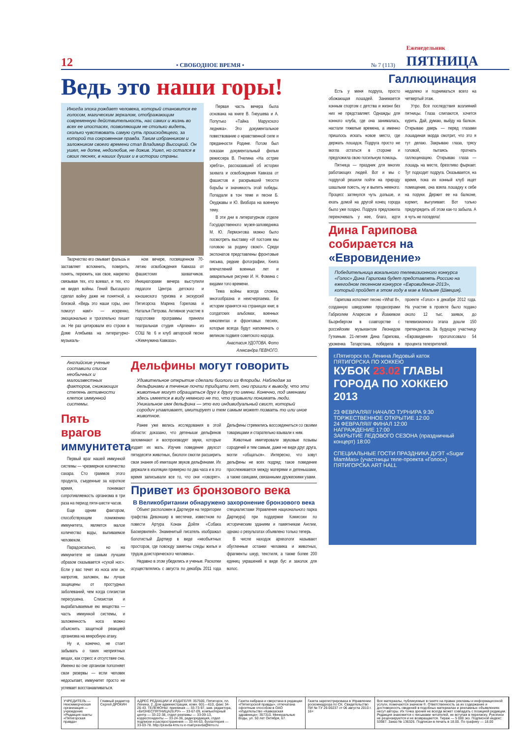12 • СВОБОДНОЕ ВРЕМЯ • № 7 (113) Еженедельник ПЯТНИЦА
Ведь это наши горы!
Иногда эпоха рождает человека, который становится ее голосом, магическим зеркалом, отображающим современную действительность, нас самих и жизнь во всех ее ипостасях, позволяющим не столько видеть, сколько чувствовать самую суть происходящего, за которой та сокровенная правда. Таким избранником и заложником своего времени стал Владимир Высоцкий. Он ушел, не допев, недолюбив, не дожив. Ушел, но остался в своих песнях, в наших душах и в истории страны.
Творчество его смывает фальшь и заставляет вспомнить, поверить, понять, пережить, как свое, накрепко связывая тех, кто воевал, и тех, кто не видел войны. Гений Высоцкого сделал войну даже не понятной, а близкой. «Ведь это наши горы, они помогут нам!» — искренно, эмоционально и трогательно пишет он. Не раз цитировали его строки в Доме Алябьева на литературно-музыкаль-
ном вечере, посвященном 70-летию освобождения Кавказа от фашистских захватчиков. Инициаторами вечера выступили педагоги Центра детского и юношеского туризма и экскурсий Пятигорска Марина Горелова и Наталья Петрова. Активное участие в подготовке программы приняли театральная студия «Арлекин» из СОШ № 6 и клуб авторской песни «Жемчужина Кавказа».
Первая часть вечера была основана на книге В. Гнеушева и А. Попутько «Тайна Марухского ледника». Это документальное повествование о нравственной силе и преданности Родине. Потом был показан документальный фильм режиссера В. Пчелина «На острие хребта», рассказавший об истории захвата и освобождения Кавказа от фашистов и раскрывший тягости борьбы и значимость этой победы. Попадали в тон теме и песни Б. Окуджавы и Ю. Визбора на военную тему.
В эти дни в литературном отделе Государственного музея-заповедника М. Ю. Лермонтова можно было посмотреть выставку «И постоим мы головою за родину свою!». Среди экспонатов представлены фронтовые письма, редкие фотографии, Книга впечатлений военных лет и акварельные рисунки И. Н. Фомина с видами того времени.
Тема войны всегда сложна, многообразна и неисчерпаема. Ее истории хранятся на страницах книг, в солдатских альбомах, военных кинолентах и фронтовых песнях, которые всегда будут напоминать о великом подвиге советского народа.
Анастасия УДОТОВА. Фото Александра ПЕВНОГО.
Английские ученые составили список необычных и малоизвестных факторов, снижающих степень активности клеток иммунной системы.
Пять врагов иммунитета
Первый враг нашей иммунной системы — чрезмерное количество сахара. Сто граммов этого продукта, съеденные за короткое время, понижают сопротивляемость организма в три раза на период пяти-шести часов.
Еще одним фактором, способствующим понижению иммунитета, является малое количество воды, выпиваемое человеком.
Парадоксально, но на иммунитете не самым лучшим образом сказывается «сухой нос». Если у вас течет из носа или он, напротив, заложен, вы лучше защищены от простудных заболеваний, чем когда слизистая пересушена. Слизистая и вырабатываемые ею вещества — часть иммунной системы, и заложенность носа можно объяснить защитной реакцией организма на микробную атаку.
Ну и, конечно, не стоит забывать о таких неприятных вещах, как стресс и отсутствие сна. Именно во сне организм пополняет свои резервы — если человек недосыпает, иммунитет просто не успевает восстанавливаться.
Дельфины могут говорить
Удивительное открытие сделали биологи из Флориды. Наблюдая за дельфинами в течение почти тридцати лет, они пришли к выводу, что эти животные могут обращаться друг к другу по имени. Конечно, под именами здесь имеется в виду немного не то, что привыкли понимать люди. Уникальное имя дельфина — это его индивидуальный свист, который сородич улавливает, имитирует и тем самым может позвать то или иное животное.
Ранее уже велись исследования в этой области: доказано, что детеныши дельфинов запоминают и воспроизводят звуки, которые издает их мать. Изучив поведение двухсот пятидесяти животных, биологи смогли расширить свои знания об имитации звуков дельфинами. Их держали в изоляции примерно по два часа и в это время записывали все то, что они «говорят». Дельфины стремились воссоединиться со своими товарищами и старательно взывали к ним.
Животные имитировали звуковые позывы сородичей и тем самым, даже не видя друг друга, могли «общаться». Интересно, что зовут дельфины не всех подряд: такое поведение прослеживается между матерями и детенышами, а также самцами, связанными дружескими узами.
Привет из бронзового века
В Великобритании обнаружено захоронение бронзового века
Объект расположен в Дартмуре на территории графства Девоншир в местечке, известном по повести Артура Конан Дойля «Собака Баскервилей». Знаменитый писатель изображал болотистый Дартмур в виде «необъятных просторов, где повсюду заметны следы жилья и трудов доисторического человека».
Недавно в этом убедились и ученые. Раскопки осуществлялись с августа по декабрь 2011 года специалистами Управления национального парка Дартмура) при поддержке Комиссии по историческим зданиям и памятникам Англии, однако о результатах объявлено только теперь.
В числе находок археологи называют обугленные останки человека и животных, фрагменты шкур, текстиля, а также более 200 единиц украшений в виде бус и заколок для волос.
Галлюцинация
Есть у меня подруга, просто обожающая лошадей. Занимается конным спортом с детства и жизни без них не представляет. Однажды для конного клуба, где она занималась, настали тяжелые времена, а именно пришлось искать новое место, где держать лошадок. Подруга просто не могла остаться в стороне и предложила свою посильную помощь.
Пятница — праздник для многих работающих людей. Вот и мы с подругой решили пойти на природу шашлыки поесть, ну и выпить немного. Процесс затянулся чуть дольше, и ехать домой на другой конец города было уже поздно. Подруга предложила переночевать у нее, благо, идти недалеко и подниматься всего на четвертый этаж.
Утро. Все последствия возлияний пятницы. Глаза слипаются, хочется курить. Дай, думаю, выйду на балкон. Открываю дверь — перед глазами лошадиная морда смотрит, что это я тут делаю. Закрываю глаза, трясу головой, пытаясь прогнать галлюцинацию. Открываю глаза — лошадь на месте, брезгливо фыркает. Тут подходит подруга. Оказывается, на время, пока их конный клуб ищет помещение, она взяла лошадку к себе на поруки. Держит ее на балконе, кормит, выгуливает. Вот только предупредить об этом как-то забыла. А я чуть не поседела!
Дина Гарипова собирается на «Евровидение»
Победительница вокального телевизионного конкурса «Голос» Дина Гарипова будет представлять Россию на ежегодном песенном конкурсе «Евровидение-2013», который пройдет в этом году в мае в Мальме (Швеция).
Гарипова исполнит песню «What If», созданную шведскими продюсерами Габриэлем Аларесом и Йоакимом Бьорнбергом в соавторстве с российским музыкантом Леонидом Гуткиным. 21-летняя Дина Гарипова, уроженка Татарстана, победила в проекте «Голос» в декабре 2012 года. На участие в проекте было подано около 12 тыс. заявок, до телевизионного этапа дошли 150 претендентов. За будущую участницу «Евровидения» проголосовало 54 процента телезрителей.
г.Пятигорск пл. Ленина Ледовый каток
ПЯТИГОРСКА ПО ХОККЕЮ
КУБОК 23.02 ГЛАВЫ ГОРОДА ПО ХОККЕЮ 2013
23 ФЕВРАЛЯ/// НАЧАЛО ТУРНИРА 9:30
ТОРЖЕСТВЕННОЕ ОТКРЫТИЕ 12:00
24 ФЕВРАЛЯ/// ФИНАЛ 12:00
НАГРАЖДЕНИЕ 17:00
ЗАКРЫТИЕ ЛЕДОВОГО СЕЗОНА (праздничный концерт) 18:00
СПЕЦИАЛЬНЫЕ ГОСТИ ПРАЗДНИКА ДУЭТ «Sugar MamMas» (участницы теле-проекта «Голос»)
ПЯТИГОРСКА ART HALL
УЧРЕДИТЕЛЬ — Некоммерческая организация — учреждение «Редакция газеты «Пятигорская правда»
Главный редактор Сергей ДРОКИН АДРЕС РЕДАКЦИИ И ИЗДАТЕЛЯ: 357500, Пятигорск, пл. Ленина, 2, Дом администрации, комн. 601—610, факс 34-26-43. ТЕЛЕФОНЫ: приемная — 33-73-97, зам. редактора, «БИЗНЕСПЯТНИЦА26.РУ» — 33-67-09, компьютерный центр — 33-22-38, отдел рекламы — 33-09-13, корреспонденты — 33-24-36, радиоредакция, отдел подписки и распространения — 33-44-63, бухгалтерия — 33-03-78. http://pravda-kmv.ru e-mail:pravda@kmv.ru
Газета набрана и сверстана в редакции «Пятигорской правды», отпечатана офсетным способом в ОАО «Издательство «Кавказская здравница»: 357310, Минеральные Воды, ул. 50 лет Октября, 67.
Газета зарегистрирована в Управлении роскомнадзора по СК. Свидетельство ПИ № ТУ 26-00237 от 06 августа 2010 г. 16+
Все материалы, публикуемые в газете на правах рекламы и информационной услуги, помечаются значком ®. Ответственность за их содержание и достоверность сведений в подобных материалах и рекламных объявлениях несут авторы. Их точка зрения не всегда может совпадать с позицией редакции. Редакция знакомится с письмами читателей, не вступая в переписку. Рукописи не рецензируются и не возвращаются. Тираж — 5 000 экз. Подписной индекс: 53987. Заказ № 136326. Подписан в печать в 18.00. По графику — 18.00